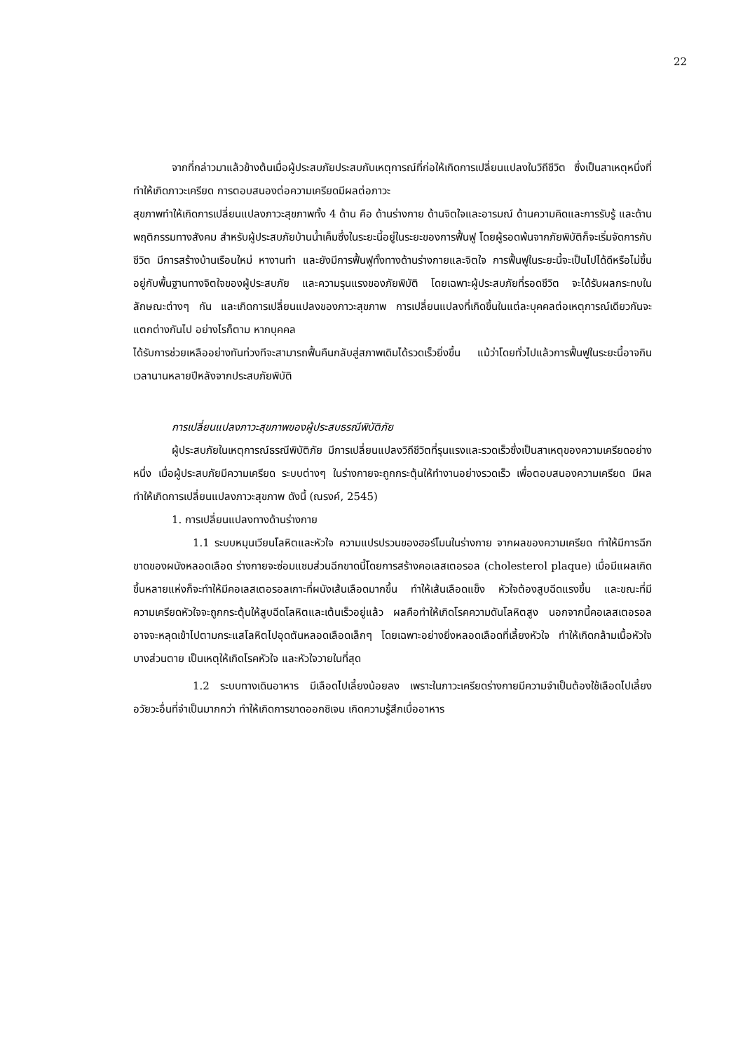22
จากที่กล่าวมาแล้วข้างต้นเมื่อผู้ประสบภัยประสบกับเหตุการณ์ที่ก่อให้เกิดการเปลี่ยนแปลงในวิถีชีวิต ซึ่งเป็นสาเหตุหนึ่งที่ทำให้เกิดภาวะเครียด การตอบสนองต่อความเครียดมีผลต่อภาวะ
สุขภาพทำให้เกิดการเปลี่ยนแปลงภาวะสุขภาพทั้ง 4 ด้าน คือ ด้านร่างกาย ด้านจิตใจและอารมณ์ ด้านความคิดและการรับรู้ และด้านพฤติกรรมทางสังคม สำหรับผู้ประสบภัยบ้านน้ำเค็มซึ่งในระยะนี้อยู่ในระยะของการฟื้นฟู โดยผู้รอดพ้นจากภัยพิบัติก็จะเริ่มจัดการกับชีวิต มีการสร้างบ้านเรือนใหม่ หางานทำ และยังมีการฟื้นฟูทั้งทางด้านร่างกายและจิตใจ การฟื้นฟูในระยะนี้จะเป็นไปได้ดีหรือไม่ขึ้นอยู่กับพื้นฐานทางจิตใจของผู้ประสบภัย และความรุนแรงของภัยพิบัติ โดยเฉพาะผู้ประสบภัยที่รอดชีวิต จะได้รับผลกระทบในลักษณะต่างๆ กัน และเกิดการเปลี่ยนแปลงของภาวะสุขภาพ การเปลี่ยนแปลงที่เกิดขึ้นในแต่ละบุคคลต่อเหตุการณ์เดียวกันจะแตกต่างกันไป อย่างไรก็ตาม หากบุคคล
ได้รับการช่วยเหลืออย่างทันท่วงทีจะสามารถฟื้นคืนกลับสู่สภาพเดิมได้รวดเร็วยิ่งขึ้น แม้ว่าโดยทั่วไปแล้วการฟื้นฟูในระยะนี้อาจกินเวลานานหลายปีหลังจากประสบภัยพิบัติ
การเปลี่ยนแปลงภาวะสุขภาพของผู้ประสบธรณีพิบัติภัย
ผู้ประสบภัยในเหตุการณ์ธรณีพิบัติภัย มีการเปลี่ยนแปลงวิถีชีวิตที่รุนแรงและรวดเร็วซึ่งเป็นสาเหตุของความเครียดอย่างหนึ่ง เมื่อผู้ประสบภัยมีความเครียด ระบบต่างๆ ในร่างกายจะถูกกระตุ้นให้ทำงานอย่างรวดเร็ว เพื่อตอบสนองความเครียด มีผลทำให้เกิดการเปลี่ยนแปลงภาวะสุขภาพ ดังนี้ (ณรงค์, 2545)
1. การเปลี่ยนแปลงทางด้านร่างกาย
1.1 ระบบหมุนเวียนโลหิตและหัวใจ ความแปรปรวนของฮอร์โมนในร่างกาย จากผลของความเครียด ทำให้มีการฉีกขาดของผนังหลอดเลือด ร่างกายจะซ่อมแซมส่วนฉีกขาดนี้โดยการสร้างคอเลสเตอรอล (cholesterol plaque) เมื่อมีแผลเกิดขึ้นหลายแห่งก็จะทำให้มีคอเลสเตอรอลเกาะที่ผนังเส้นเลือดมากขึ้น ทำให้เส้นเลือดแข็ง หัวใจต้องสูบฉีดแรงขึ้น และขณะที่มีความเครียดหัวใจจะถูกกระตุ้นให้สูบฉีดโลหิตและเต้นเร็วอยู่แล้ว ผลคือทำให้เกิดโรคความดันโลหิตสูง นอกจากนี้คอเลสเตอรอล อาจจะหลุดเข้าไปตามกระแสโลหิตไปอุดตันหลอดเลือดเล็กๆ โดยเฉพาะอย่างยิ่งหลอดเลือดที่เลี้ยงหัวใจ ทำให้เกิดกล้ามเนื้อหัวใจบางส่วนตาย เป็นเหตุให้เกิดโรคหัวใจ และหัวใจวายในที่สุด
1.2 ระบบทางเดินอาหาร มีเลือดไปเลี้ยงน้อยลง เพราะในภาวะเครียดร่างกายมีความจำเป็นต้องใช้เลือดไปเลี้ยงอวัยวะอื่นที่จำเป็นมากกว่า ทำให้เกิดการขาดออกซิเจน เกิดความรู้สึกเบื่ออาหาร